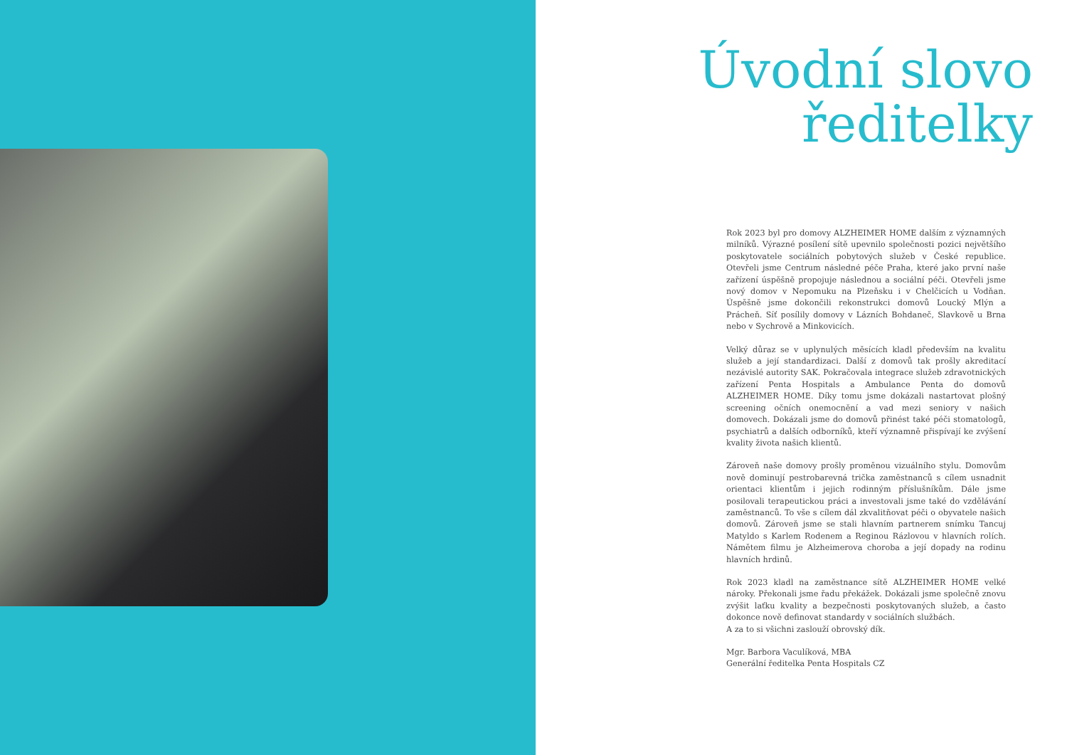Úvodní slovo
ředitelky
Rok 2023 byl pro domovy ALZHEIMER HOME dalším z významných milníků. Výrazné posílení sítě upevnilo společnosti pozici největšího poskytovatele sociálních pobytových služeb v České republice. Otevřeli jsme Centrum následné péče Praha, které jako první naše zařízení úspěšně propojuje následnou a sociální péči. Otevřeli jsme nový domov v Nepomuku na Plzeňsku i v Chelčicích u Vodňan. Úspěšně jsme dokončili rekonstrukci domovů Loucký Mlýn a Prácheň. Síť posílily domovy v Lázních Bohdaneč, Slavkově u Brna nebo v Sychrově a Minkovicích.
Velký důraz se v uplynulých měsících kladl především na kvalitu služeb a její standardizaci. Další z domovů tak prošly akreditací nezávislé autority SAK. Pokračovala integrace služeb zdravotnických zařízení Penta Hospitals a Ambulance Penta do domovů ALZHEIMER HOME. Díky tomu jsme dokázali nastartovat plošný screening očních onemocnění a vad mezi seniory v našich domovech. Dokázali jsme do domovů přinést také péči stomatologů, psychiatrů a dalších odborníků, kteří významně přispívají ke zvýšení kvality života našich klientů.
Zároveň naše domovy prošly proměnou vizuálního stylu. Domovům nově dominují pestrobarevná trička zaměstnanců s cílem usnadnit orientaci klientům i jejich rodinným příslušníkům. Dále jsme posilovali terapeutickou práci a investovali jsme také do vzdělávání zaměstnanců. To vše s cílem dál zkvalitňovat péči o obyvatele našich domovů. Zároveň jsme se stali hlavním partnerem snímku Tancuj Matyldo s Karlem Rodenem a Reginou Rázlovou v hlavních rolích. Námětem filmu je Alzheimerova choroba a její dopady na rodinu hlavních hrdinů.
Rok 2023 kladl na zaměstnance sítě ALZHEIMER HOME velké nároky. Překonali jsme řadu překážek. Dokázali jsme společně znovu zvýšit laťku kvality a bezpečnosti poskytovaných služeb, a často dokonce nově definovat standardy v sociálních službách.
A za to si všichni zaslouží obrovský dík.
Mgr. Barbora Vaculíková, MBA
Generální ředitelka Penta Hospitals CZ